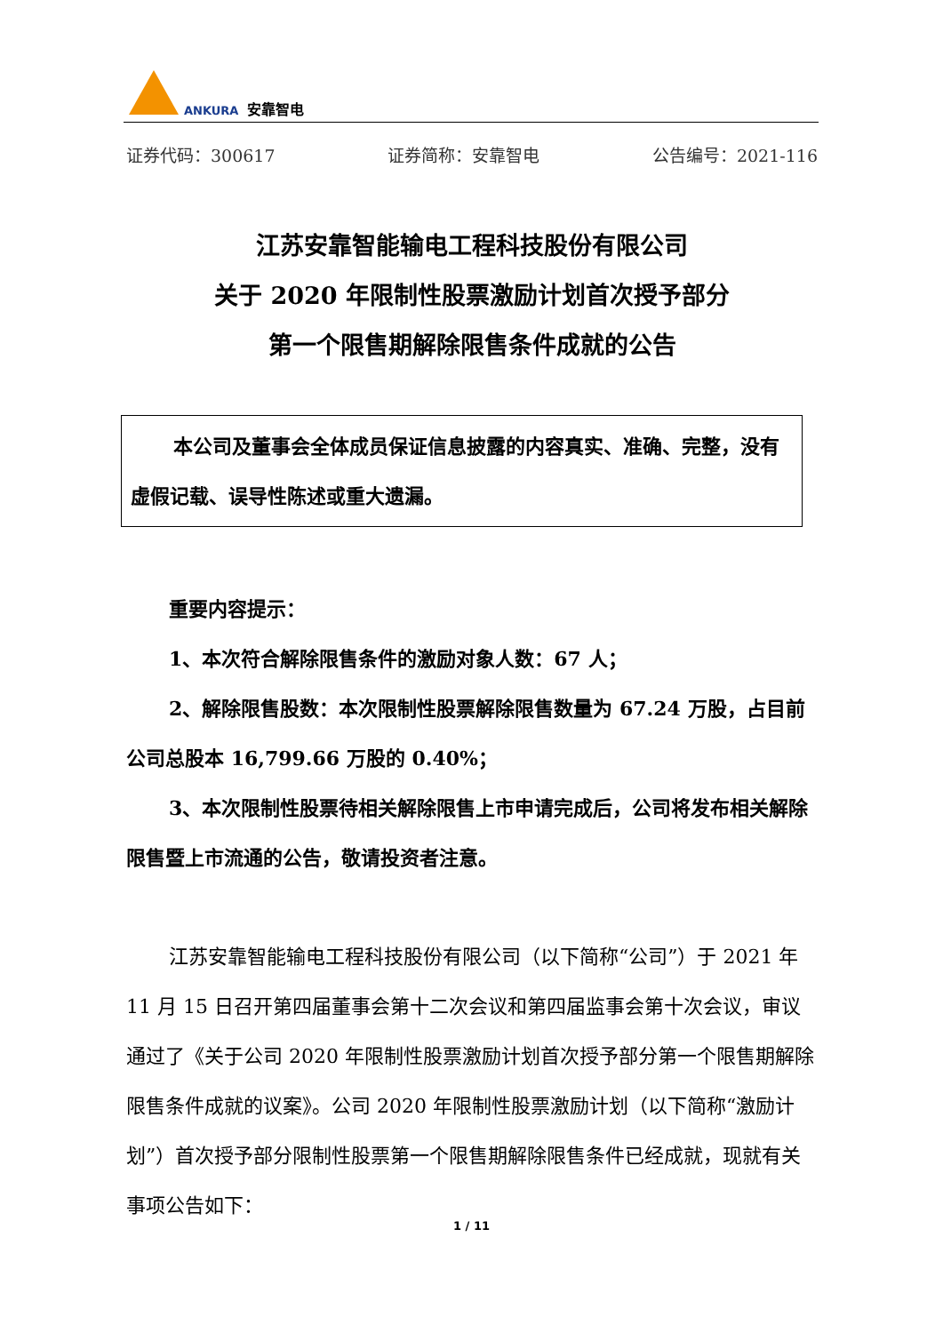ANKURA 安靠智电
证券代码：300617 证券简称：安靠智电 公告编号：2021-116
江苏安靠智能输电工程科技股份有限公司
关于 2020 年限制性股票激励计划首次授予部分
第一个限售期解除限售条件成就的公告
本公司及董事会全体成员保证信息披露的内容真实、准确、完整，没有虚假记载、误导性陈述或重大遗漏。
重要内容提示：
1、本次符合解除限售条件的激励对象人数：67 人；
2、解除限售股数：本次限制性股票解除限售数量为 67.24 万股，占目前公司总股本 16,799.66 万股的 0.40%；
3、本次限制性股票待相关解除限售上市申请完成后，公司将发布相关解除限售暨上市流通的公告，敬请投资者注意。
江苏安靠智能输电工程科技股份有限公司（以下简称“公司”）于 2021 年 11 月 15 日召开第四届董事会第十二次会议和第四届监事会第十次会议，审议通过了《关于公司 2020 年限制性股票激励计划首次授予部分第一个限售期解除限售条件成就的议案》。公司 2020 年限制性股票激励计划（以下简称“激励计划”）首次授予部分限制性股票第一个限售期解除限售条件已经成就，现就有关事项公告如下：
1 / 11